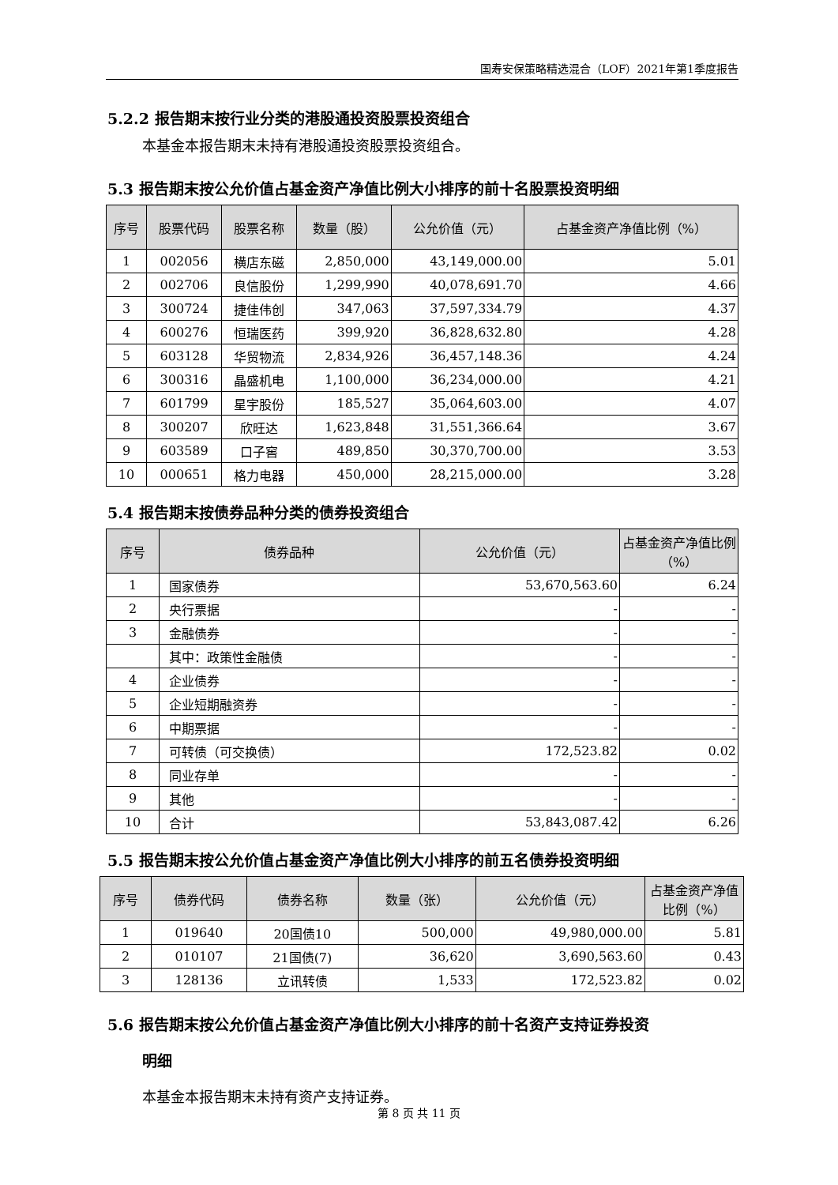国寿安保策略精选混合（LOF）2021年第1季度报告
5.2.2 报告期末按行业分类的港股通投资股票投资组合
本基金本报告期末未持有港股通投资股票投资组合。
5.3 报告期末按公允价值占基金资产净值比例大小排序的前十名股票投资明细
| 序号 | 股票代码 | 股票名称 | 数量（股） | 公允价值（元） | 占基金资产净值比例（%） |
| --- | --- | --- | --- | --- | --- |
| 1 | 002056 | 横店东磁 | 2,850,000 | 43,149,000.00 | 5.01 |
| 2 | 002706 | 良信股份 | 1,299,990 | 40,078,691.70 | 4.66 |
| 3 | 300724 | 捷佳伟创 | 347,063 | 37,597,334.79 | 4.37 |
| 4 | 600276 | 恒瑞医药 | 399,920 | 36,828,632.80 | 4.28 |
| 5 | 603128 | 华贸物流 | 2,834,926 | 36,457,148.36 | 4.24 |
| 6 | 300316 | 晶盛机电 | 1,100,000 | 36,234,000.00 | 4.21 |
| 7 | 601799 | 星宇股份 | 185,527 | 35,064,603.00 | 4.07 |
| 8 | 300207 | 欣旺达 | 1,623,848 | 31,551,366.64 | 3.67 |
| 9 | 603589 | 口子窖 | 489,850 | 30,370,700.00 | 3.53 |
| 10 | 000651 | 格力电器 | 450,000 | 28,215,000.00 | 3.28 |
5.4 报告期末按债券品种分类的债券投资组合
| 序号 | 债券品种 | 公允价值（元） | 占基金资产净值比例（%） |
| --- | --- | --- | --- |
| 1 | 国家债券 | 53,670,563.60 | 6.24 |
| 2 | 央行票据 | - | - |
| 3 | 金融债券 | - | - |
| | 其中：政策性金融债 | - | - |
| 4 | 企业债券 | - | - |
| 5 | 企业短期融资券 | - | - |
| 6 | 中期票据 | - | - |
| 7 | 可转债（可交换债） | 172,523.82 | 0.02 |
| 8 | 同业存单 | - | - |
| 9 | 其他 | - | - |
| 10 | 合计 | 53,843,087.42 | 6.26 |
5.5 报告期末按公允价值占基金资产净值比例大小排序的前五名债券投资明细
| 序号 | 债券代码 | 债券名称 | 数量（张） | 公允价值（元） | 占基金资产净值比例（%） |
| --- | --- | --- | --- | --- | --- |
| 1 | 019640 | 20国债10 | 500,000 | 49,980,000.00 | 5.81 |
| 2 | 010107 | 21国债(7) | 36,620 | 3,690,563.60 | 0.43 |
| 3 | 128136 | 立讯转债 | 1,533 | 172,523.82 | 0.02 |
5.6 报告期末按公允价值占基金资产净值比例大小排序的前十名资产支持证券投资
明细
本基金本报告期末未持有资产支持证券。
第 8 页 共 11 页